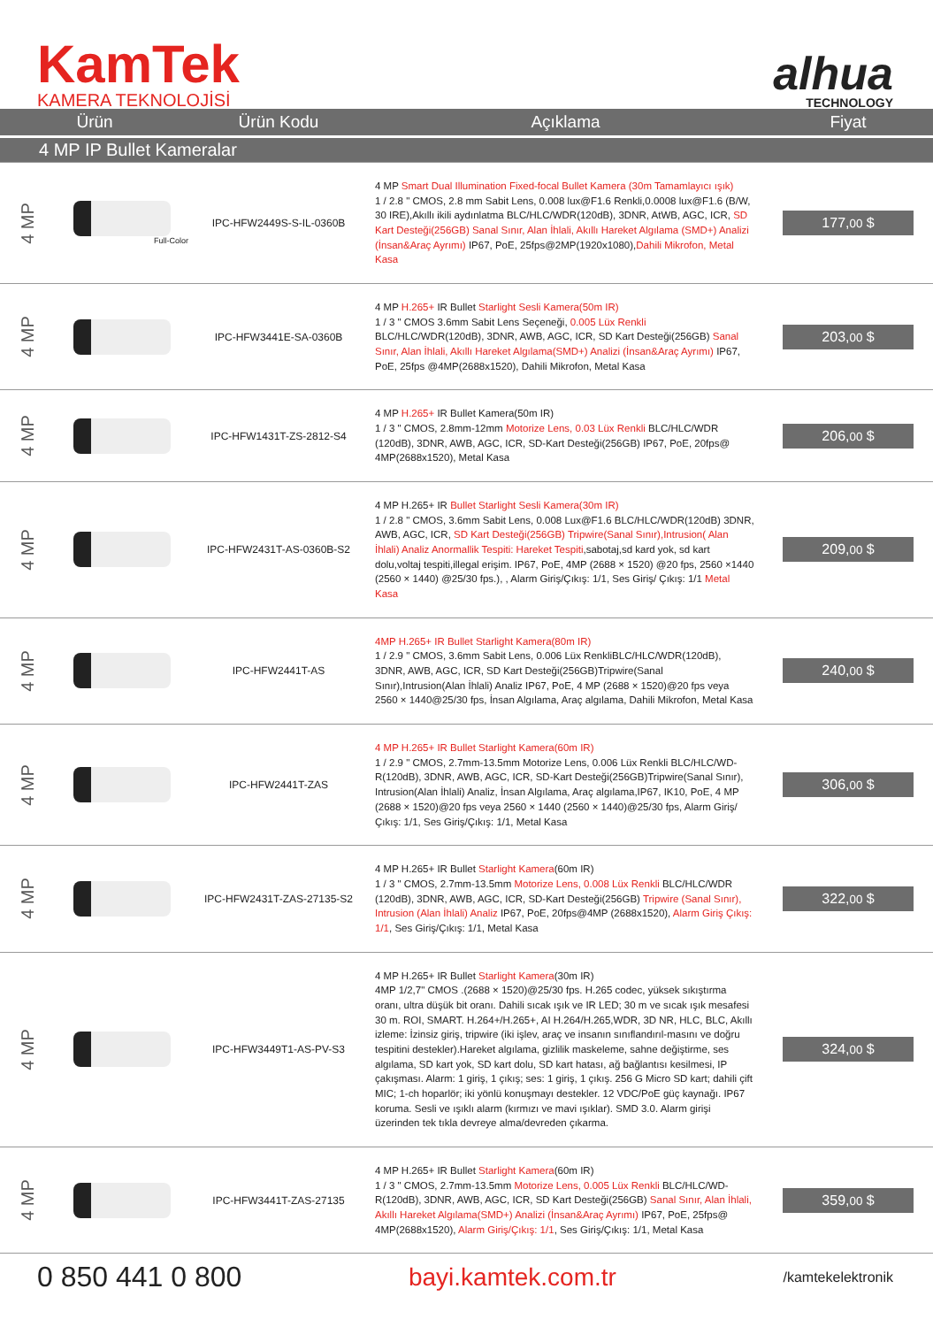KamTek
KAMERA TEKNOLOJİSİ
alhua
TECHNOLOGY
| Ürün | | Ürün Kodu | Açıklama | Fiyat |
| --- | --- | --- | --- | --- |
| 4 MP IP Bullet Kameralar | | | | |
| 4 MP | Full-Color | IPC-HFW2449S-S-IL-0360B | 4 MP Smart Dual Illumination Fixed-focal Bullet Kamera (30m Tamamlayıcı ışık) 1 / 2.8 " CMOS, 2.8 mm Sabit Lens, 0.008 lux@F1.6 Renkli,0.0008 lux@F1.6 (B/W, 30 IRE),Akıllı ikili aydınlatma BLC/HLC/WDR(120dB), 3DNR, AtWB, AGC, ICR, SD Kart Desteği(256GB) Sanal Sınır, Alan İhlali, Akıllı Hareket Algılama (SMD+) Analizi (İnsan&Araç Ayrımı) IP67, PoE, 25fps@2MP(1920x1080), Dahili Mikrofon, Metal Kasa | 177, 00 $ |
| 4 MP | | IPC-HFW3441E-SA-0360B | 4 MP H.265+ IR Bullet Starlight Sesli Kamera(50m IR) 1 / 3 " CMOS 3.6mm Sabit Lens Seçeneği, 0.005 Lüx Renkli BLC/HLC/WDR(120dB), 3DNR, AWB, AGC, ICR, SD Kart Desteği(256GB) Sanal Sınır, Alan İhlali, Akıllı Hareket Algılama(SMD+) Analizi (İnsan&Araç Ayrımı) IP67, PoE, 25fps @4MP(2688x1520), Dahili Mikrofon, Metal Kasa | 203, 00 $ |
| 4 MP | | IPC-HFW1431T-ZS-2812-S4 | 4 MP H.265+ IR Bullet Kamera(50m IR) 1 / 3 " CMOS, 2.8mm-12mm Motorize Lens, 0.03 Lüx Renkli BLC/HLC/WDR (120dB), 3DNR, AWB, AGC, ICR, SD-Kart Desteği(256GB) IP67, PoE, 20fps@ 4MP(2688x1520), Metal Kasa | 206, 00 $ |
| 4 MP | | IPC-HFW2431T-AS-0360B-S2 | 4 MP H.265+ IR Bullet Starlight Sesli Kamera(30m IR) 1 / 2.8 " CMOS, 3.6mm Sabit Lens, 0.008 Lux@F1.6 BLC/HLC/WDR(120dB) 3DNR, AWB, AGC, ICR, SD Kart Desteği(256GB) Tripwire(Sanal Sınır),Intrusion( Alan İhlali) Analiz Anormallik Tespiti: Hareket Tespiti ,sabotaj,sd kard yok, sd kart dolu,voltaj tespiti,illegal erişim. IP67, PoE, 4MP (2688 × 1520) @20 fps, 2560 ×1440 (2560 × 1440) @25/30 fps.), , Alarm Giriş/Çıkış: 1/1, Ses Giriş/ Çıkış: 1/1 Metal Kasa | 209, 00 $ |
| 4 MP | | IPC-HFW2441T-AS | 4MP H.265+ IR Bullet Starlight Kamera(80m IR) 1 / 2.9 " CMOS, 3.6mm Sabit Lens, 0.006 Lüx RenkliBLC/HLC/WDR(120dB), 3DNR, AWB, AGC, ICR, SD Kart Desteği(256GB)Tripwire(Sanal Sınır),Intrusion(Alan İhlali) Analiz IP67, PoE, 4 MP (2688 × 1520)@20 fps veya 2560 × 1440@25/30 fps, İnsan Algılama, Araç algılama, Dahili Mikrofon, Metal Kasa | 240, 00 $ |
| 4 MP | | IPC-HFW2441T-ZAS | 4 MP H.265+ IR Bullet Starlight Kamera(60m IR) 1 / 2.9 " CMOS, 2.7mm-13.5mm Motorize Lens, 0.006 Lüx Renkli BLC/HLC/WD-R(120dB), 3DNR, AWB, AGC, ICR, SD-Kart Desteği(256GB)Tripwire(Sanal Sınır), Intrusion(Alan İhlali) Analiz, İnsan Algılama, Araç algılama,IP67, IK10, PoE, 4 MP (2688 × 1520)@20 fps veya 2560 × 1440 (2560 × 1440)@25/30 fps, Alarm Giriş/Çıkış: 1/1, Ses Giriş/Çıkış: 1/1, Metal Kasa | 306, 00 $ |
| 4 MP | | IPC-HFW2431T-ZAS-27135-S2 | 4 MP H.265+ IR Bullet Starlight Kamera (60m IR) 1 / 3 " CMOS, 2.7mm-13.5mm Motorize Lens, 0.008 Lüx Renkli BLC/HLC/WDR (120dB), 3DNR, AWB, AGC, ICR, SD-Kart Desteği(256GB) Tripwire (Sanal Sınır), Intrusion (Alan İhlali) Analiz IP67, PoE, 20fps@4MP (2688x1520), Alarm Giriş Çıkış: 1/1 , Ses Giriş/Çıkış: 1/1, Metal Kasa | 322, 00 $ |
| 4 MP | | IPC-HFW3449T1-AS-PV-S3 | 4 MP H.265+ IR Bullet Starlight Kamera (30m IR) 4MP 1/2,7" CMOS .(2688 × 1520)@25/30 fps. H.265 codec, yüksek sıkıştırma oranı, ultra düşük bit oranı. Dahili sıcak ışık ve IR LED; 30 m ve sıcak ışık mesafesi 30 m. ROI, SMART. H.264+/H.265+, AI H.264/H.265,WDR, 3D NR, HLC, BLC, Akıllı izleme: İzinsiz giriş, tripwire (iki işlev, araç ve insanın sınıflandırıl-masını ve doğru tespitini destekler).Hareket algılama, gizlilik maskeleme, sahne değiştirme, ses algılama, SD kart yok, SD kart dolu, SD kart hatası, ağ bağlantısı kesilmesi, IP çakışması. Alarm: 1 giriş, 1 çıkış; ses: 1 giriş, 1 çıkış. 256 G Micro SD kart; dahili çift MIC; 1-ch hoparlör; iki yönlü konuşmayı destekler. 12 VDC/PoE güç kaynağı. IP67 koruma. Sesli ve ışıklı alarm (kırmızı ve mavi ışıklar). SMD 3.0. Alarm girişi üzerinden tek tıkla devreye alma/devreden çıkarma. | 324, 00 $ |
| 4 MP | | IPC-HFW3441T-ZAS-27135 | 4 MP H.265+ IR Bullet Starlight Kamera (60m IR) 1 / 3 " CMOS, 2.7mm-13.5mm Motorize Lens, 0.005 Lüx Renkli BLC/HLC/WD-R(120dB), 3DNR, AWB, AGC, ICR, SD Kart Desteği(256GB) Sanal Sınır, Alan İhlali, Akıllı Hareket Algılama(SMD+) Analizi (İnsan&Araç Ayrımı) IP67, PoE, 25fps@ 4MP(2688x1520), Alarm Giriş/Çıkış: 1/1 , Ses Giriş/Çıkış: 1/1, Metal Kasa | 359, 00 $ |
0 850 441 0 800 bayi.kamtek.com.tr /kamtekelektronik